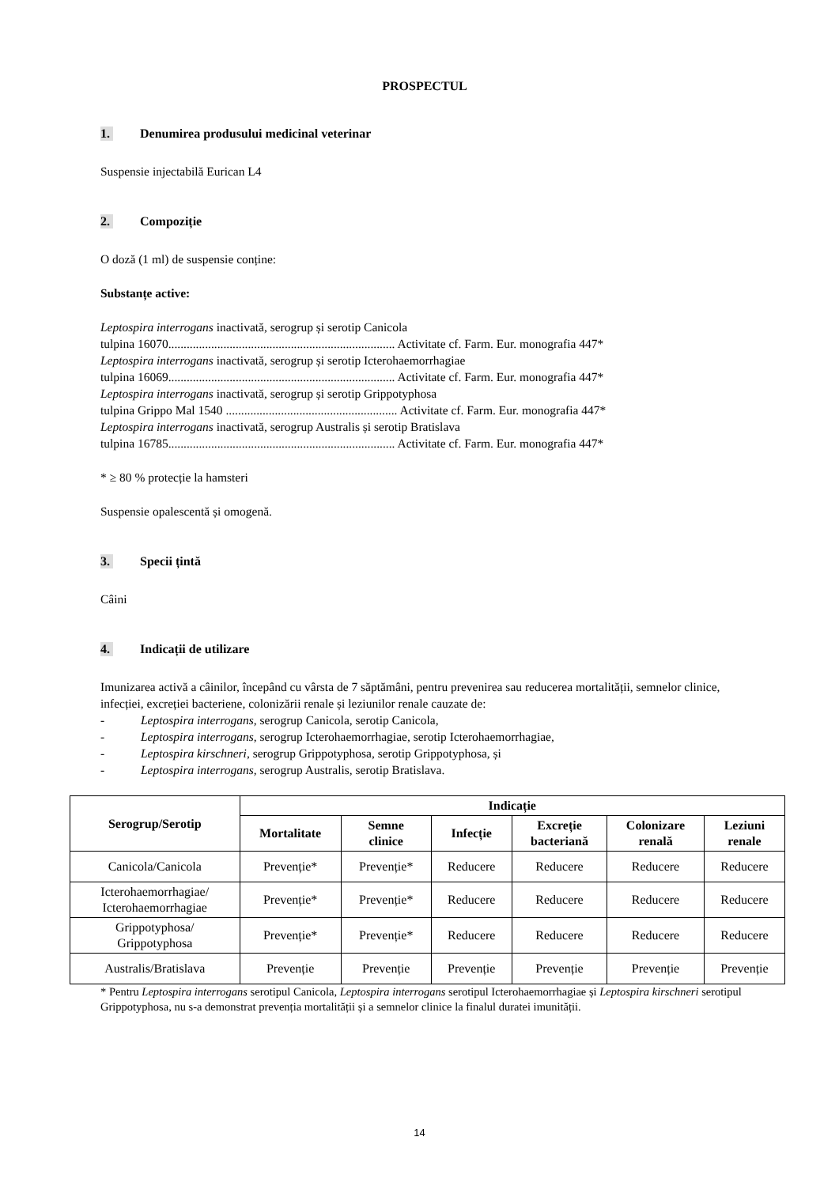PROSPECTUL
1. Denumirea produsului medicinal veterinar
Suspensie injectabilă Eurican L4
2. Compoziție
O doză (1 ml) de suspensie conține:
Substanțe active:
Leptospira interrogans inactivată, serogrup și serotip Canicola
tulpina 16070.......................................................................... Activitate cf. Farm. Eur. monografia 447*
Leptospira interrogans inactivată, serogrup și serotip Icterohaemorrhagiae
tulpina 16069.......................................................................... Activitate cf. Farm. Eur. monografia 447*
Leptospira interrogans inactivată, serogrup și serotip Grippotyphosa
tulpina Grippo Mal 1540 ........................................................ Activitate cf. Farm. Eur. monografia 447*
Leptospira interrogans inactivată, serogrup Australis și serotip Bratislava
tulpina 16785.......................................................................... Activitate cf. Farm. Eur. monografia 447*
* ≥ 80 % protecție la hamsteri
Suspensie opalescentă și omogenă.
3. Specii țintă
Câini
4. Indicații de utilizare
Imunizarea activă a câinilor, începând cu vârsta de 7 săptămâni, pentru prevenirea sau reducerea mortalității, semnelor clinice, infecției, excreției bacteriene, colonizării renale și leziunilor renale cauzate de:
- Leptospira interrogans, serogrup Canicola, serotip Canicola,
- Leptospira interrogans, serogrup Icterohaemorrhagiae, serotip Icterohaemorrhagiae,
- Leptospira kirschneri, serogrup Grippotyphosa, serotip Grippotyphosa, și
- Leptospira interrogans, serogrup Australis, serotip Bratislava.
| Serogrup/Serotip | Indicație | | | | | |
| --- | --- | --- | --- | --- | --- | --- |
| | Mortalitate | Semne clinice | Infecție | Excreție bacteriană | Colonizare renală | Leziuni renale |
| Canicola/Canicola | Prevenție* | Prevenție* | Reducere | Reducere | Reducere | Reducere |
| Icterohaemorrhagiae/ Icterohaemorrhagiae | Prevenție* | Prevenție* | Reducere | Reducere | Reducere | Reducere |
| Grippotyphosa/ Grippotyphosa | Prevenție* | Prevenție* | Reducere | Reducere | Reducere | Reducere |
| Australis/Bratislava | Prevenție | Prevenție | Prevenție | Prevenție | Prevenție | Prevenție |
* Pentru Leptospira interrogans serotipul Canicola, Leptospira interrogans serotipul Icterohaemorrhagiae și Leptospira kirschneri serotipul Grippotyphosa, nu s-a demonstrat prevenția mortalității și a semnelor clinice la finalul duratei imunității.
14